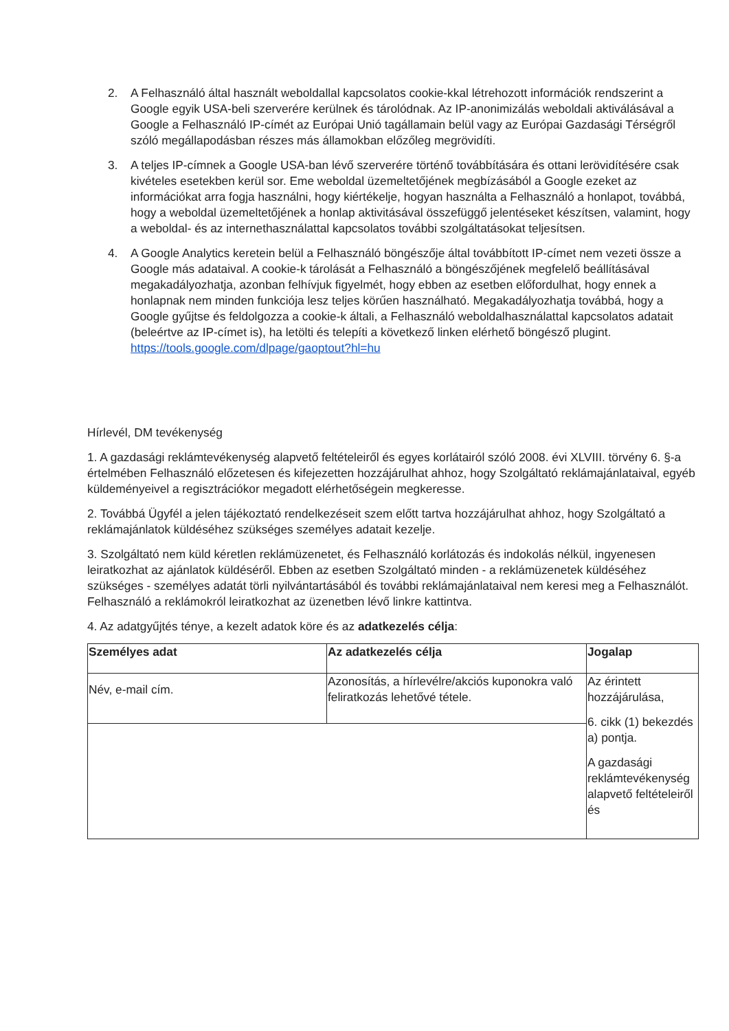2. A Felhasználó által használt weboldallal kapcsolatos cookie-kkal létrehozott információk rendszerint a Google egyik USA-beli szerverére kerülnek és tárolódnak. Az IP-anonimizálás weboldali aktiválásával a Google a Felhasználó IP-címét az Európai Unió tagállamain belül vagy az Európai Gazdasági Térségről szóló megállapodásban részes más államokban előzőleg megrövidíti.
3. A teljes IP-címnek a Google USA-ban lévő szerverére történő továbbítására és ottani lerövidítésére csak kivételes esetekben kerül sor. Eme weboldal üzemeltetőjének megbízásából a Google ezeket az információkat arra fogja használni, hogy kiértékelje, hogyan használta a Felhasználó a honlapot, továbbá, hogy a weboldal üzemeltetőjének a honlap aktivitásával összefüggő jelentéseket készítsen, valamint, hogy a weboldal- és az internethasználattal kapcsolatos további szolgáltatásokat teljesítsen.
4. A Google Analytics keretein belül a Felhasználó böngészője által továbbított IP-címet nem vezeti össze a Google más adataival. A cookie-k tárolását a Felhasználó a böngészőjének megfelelő beállításával megakadályozhatja, azonban felhívjuk figyelmét, hogy ebben az esetben előfordulhat, hogy ennek a honlapnak nem minden funkciója lesz teljes körűen használható. Megakadályozhatja továbbá, hogy a Google gyűjtse és feldolgozza a cookie-k általi, a Felhasználó weboldalhasználattal kapcsolatos adatait (beleértve az IP-címet is), ha letölti és telepíti a következő linken elérhető böngésző plugint. https://tools.google.com/dlpage/gaoptout?hl=hu
Hírlevél, DM tevékenység
1. A gazdasági reklámtevékenység alapvető feltételeiről és egyes korlátairól szóló 2008. évi XLVIII. törvény 6. §-a értelmében Felhasználó előzetesen és kifejezetten hozzájárulhat ahhoz, hogy Szolgáltató reklámajánlataival, egyéb küldeményeivel a regisztrációkor megadott elérhetőségein megkeresse.
2. Továbbá Ügyfél a jelen tájékoztató rendelkezéseit szem előtt tartva hozzájárulhat ahhoz, hogy Szolgáltató a reklámajánlatok küldéséhez szükséges személyes adatait kezelje.
3. Szolgáltató nem küld kéretlen reklámüzenetet, és Felhasználó korlátozás és indokolás nélkül, ingyenesen leiratkozhat az ajánlatok küldéséről. Ebben az esetben Szolgáltató minden - a reklámüzenetek küldéséhez szükséges - személyes adatát törli nyilvántartásából és további reklámajánlataival nem keresi meg a Felhasználót. Felhasználó a reklámokról leiratkozhat az üzenetben lévő linkre kattintva.
4. Az adatgyűjtés ténye, a kezelt adatok köre és az adatkezelés célja:
| Személyes adat | Az adatkezelés célja | Jogalap |
| --- | --- | --- |
| Név, e-mail cím. | Azonosítás, a hírlevélre/akciós kuponokra való feliratkozás lehetővé tétele. | Az érintett hozzájárulása, 6. cikk (1) bekezdés a) pontja. A gazdasági reklámtevékenység alapvető feltételeiről és |